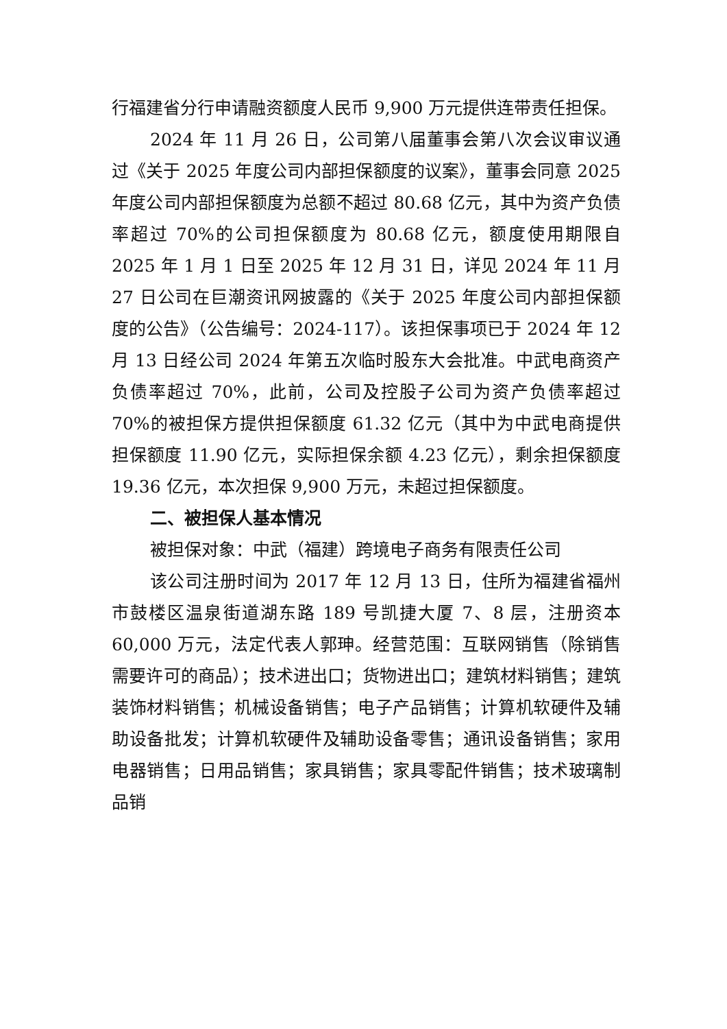行福建省分行申请融资额度人民币 9,900 万元提供连带责任担保。
2024 年 11 月 26 日，公司第八届董事会第八次会议审议通过《关于 2025 年度公司内部担保额度的议案》，董事会同意 2025 年度公司内部担保额度为总额不超过 80.68 亿元，其中为资产负债率超过 70%的公司担保额度为 80.68 亿元，额度使用期限自 2025 年 1 月 1 日至 2025 年 12 月 31 日，详见 2024 年 11 月 27 日公司在巨潮资讯网披露的《关于 2025 年度公司内部担保额度的公告》（公告编号：2024-117）。该担保事项已于 2024 年 12 月 13 日经公司 2024 年第五次临时股东大会批准。中武电商资产负债率超过 70%，此前，公司及控股子公司为资产负债率超过 70%的被担保方提供担保额度 61.32 亿元（其中为中武电商提供担保额度 11.90 亿元，实际担保余额 4.23 亿元），剩余担保额度 19.36 亿元，本次担保 9,900 万元，未超过担保额度。
二、被担保人基本情况
被担保对象：中武（福建）跨境电子商务有限责任公司
该公司注册时间为 2017 年 12 月 13 日，住所为福建省福州市鼓楼区温泉街道湖东路 189 号凯捷大厦 7、8 层，注册资本 60,000 万元，法定代表人郭珅。经营范围：互联网销售（除销售需要许可的商品）；技术进出口；货物进出口；建筑材料销售；建筑装饰材料销售；机械设备销售；电子产品销售；计算机软硬件及辅助设备批发；计算机软硬件及辅助设备零售；通讯设备销售；家用电器销售；日用品销售；家具销售；家具零配件销售；技术玻璃制品销